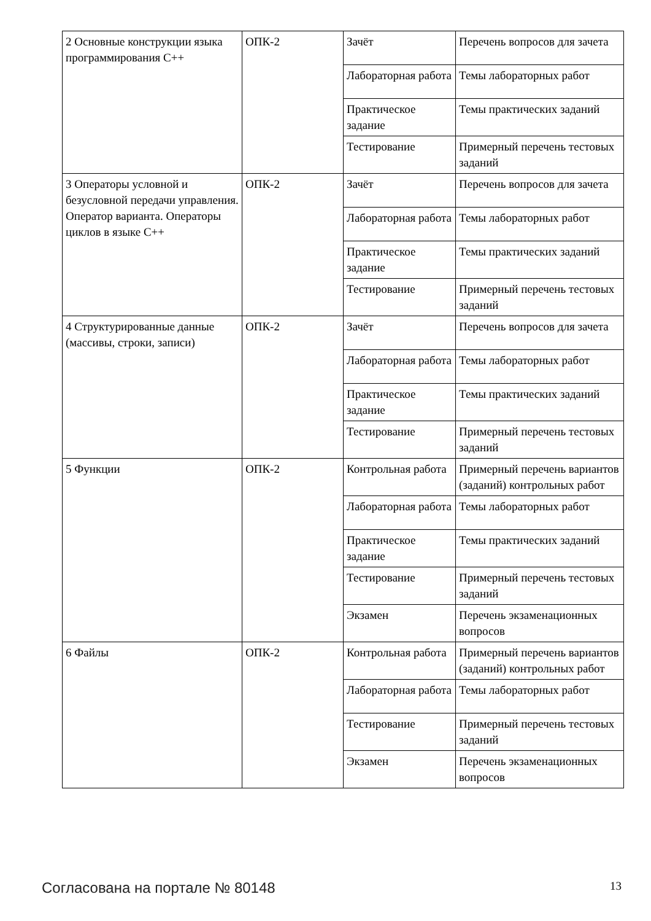| 2 Основные конструкции языка программирования C++ | ОПК-2 | Зачёт | Перечень вопросов для зачета |
| | | Лабораторная работа | Темы лабораторных работ |
| | | Практическое задание | Темы практических заданий |
| | | Тестирование | Примерный перечень тестовых заданий |
| 3 Операторы условной и безусловной передачи управления. Оператор варианта. Операторы циклов в языке C++ | ОПК-2 | Зачёт | Перечень вопросов для зачета |
| | | Лабораторная работа | Темы лабораторных работ |
| | | Практическое задание | Темы практических заданий |
| | | Тестирование | Примерный перечень тестовых заданий |
| 4 Структурированные данные (массивы, строки, записи) | ОПК-2 | Зачёт | Перечень вопросов для зачета |
| | | Лабораторная работа | Темы лабораторных работ |
| | | Практическое задание | Темы практических заданий |
| | | Тестирование | Примерный перечень тестовых заданий |
| 5 Функции | ОПК-2 | Контрольная работа | Примерный перечень вариантов (заданий) контрольных работ |
| | | Лабораторная работа | Темы лабораторных работ |
| | | Практическое задание | Темы практических заданий |
| | | Тестирование | Примерный перечень тестовых заданий |
| | | Экзамен | Перечень экзаменационных вопросов |
| 6 Файлы | ОПК-2 | Контрольная работа | Примерный перечень вариантов (заданий) контрольных работ |
| | | Лабораторная работа | Темы лабораторных работ |
| | | Тестирование | Примерный перечень тестовых заданий |
| | | Экзамен | Перечень экзаменационных вопросов |
Согласована на портале № 80148 13